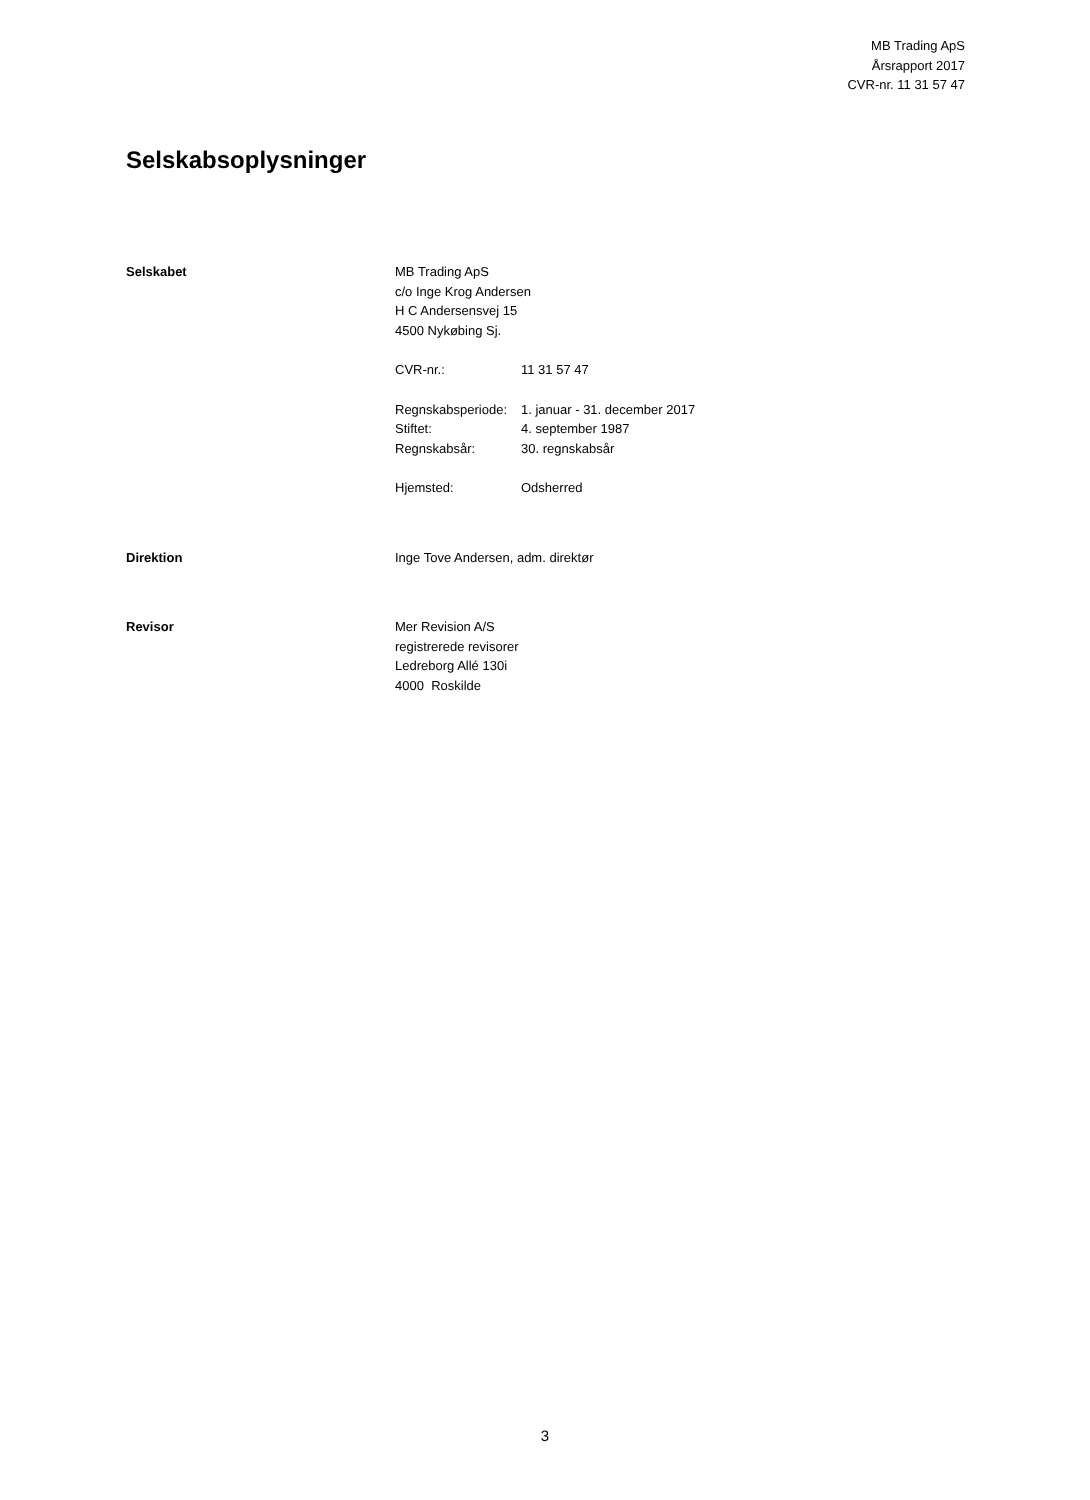MB Trading ApS
Årsrapport 2017
CVR-nr. 11 31 57 47
Selskabsoplysninger
Selskabet MB Trading ApS
c/o Inge Krog Andersen
H C Andersensvej 15
4500 Nykøbing Sj.
| CVR-nr.: | 11 31 57 47 |
| Regnskabsperiode: | 1. januar - 31. december 2017 |
| Stiftet: | 4. september 1987 |
| Regnskabsår: | 30. regnskabsår |
| Hjemsted: | Odsherred |
Direktion Inge Tove Andersen, adm. direktør
Revisor Mer Revision A/S
registrerede revisorer
Ledreborg Allé 130i
4000 Roskilde
3